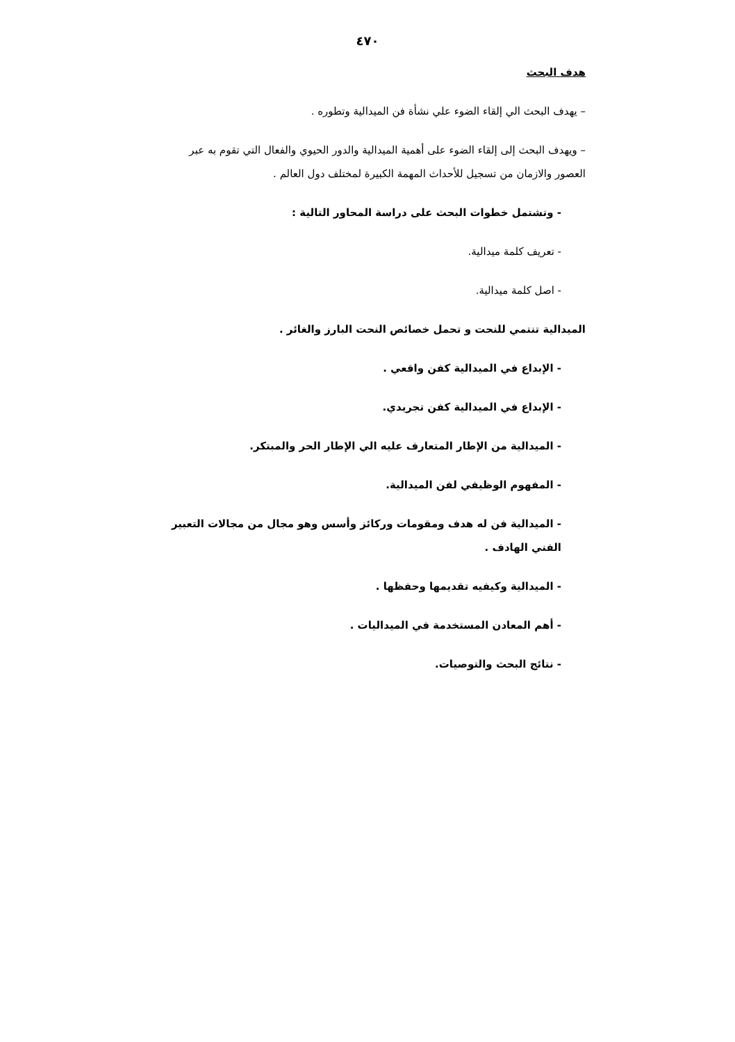٤٧٠
هدف البحث
– يهدف البحث الي إلقاء الضوء علي نشأة فن الميدالية وتطوره .
– ويهدف البحث إلى إلقاء الضوء على أهمية الميدالية والدور الحيوي والفعال التي تقوم به عبر العصور والازمان من تسجيل للأحداث المهمة الكبيرة لمختلف دول العالم .
- وتشتمل خطوات البحث على دراسة المحاور التالية :
- تعريف كلمة ميدالية.
- اصل كلمة ميدالية.
الميدالية تنتمي للنحت و تحمل خصائص النحت البارز والغائر .
- الإبداع في الميدالية كفن واقعي .
- الإبداع في الميدالية كفن تجريدي.
- الميدالية من الإطار المتعارف عليه الي الإطار الحر والمبتكر.
- المفهوم الوظيفي لفن الميدالية.
- الميدالية فن له هدف ومقومات وركائز وأسس وهو مجال من مجالات التعبير الفني الهادف .
- الميدالية وكيفيه تقديمها وحفظها .
- أهم المعادن المستخدمة في الميداليات .
- نتائج البحث والتوصيات.